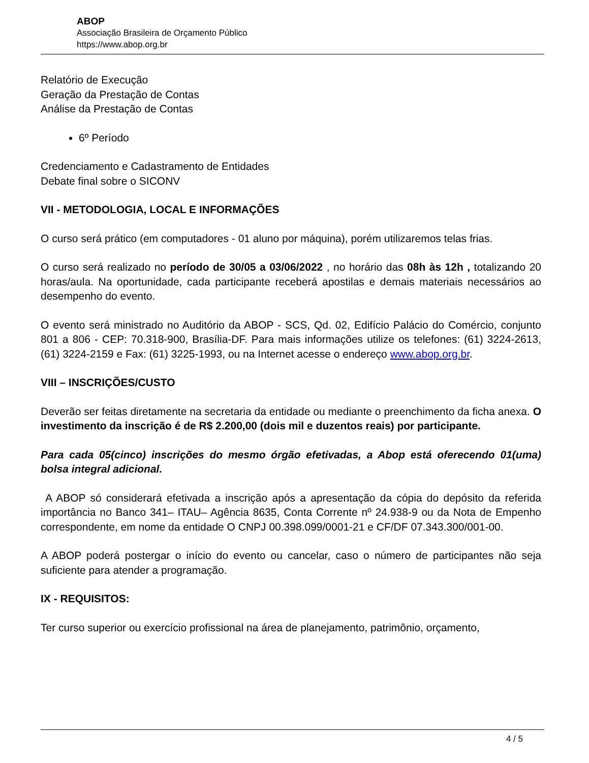ABOP
Associação Brasileira de Orçamento Público
https://www.abop.org.br
Relatório de Execução
Geração da Prestação de Contas
Análise da Prestação de Contas
6º Período
Credenciamento e Cadastramento de Entidades
Debate final sobre o SICONV
VII - METODOLOGIA, LOCAL E INFORMAÇÕES
O curso será prático (em computadores - 01 aluno por máquina), porém utilizaremos telas frias.
O curso será realizado no período de 30/05 a 03/06/2022 , no horário das 08h às 12h , totalizando 20 horas/aula. Na oportunidade, cada participante receberá apostilas e demais materiais necessários ao desempenho do evento.
O evento será ministrado no Auditório da ABOP - SCS, Qd. 02, Edifício Palácio do Comércio, conjunto 801 a 806 - CEP: 70.318-900, Brasília-DF. Para mais informações utilize os telefones: (61) 3224-2613, (61) 3224-2159 e Fax: (61) 3225-1993, ou na Internet acesse o endereço www.abop.org.br.
VIII – INSCRIÇÕES/CUSTO
Deverão ser feitas diretamente na secretaria da entidade ou mediante o preenchimento da ficha anexa. O investimento da inscrição é de R$ 2.200,00 (dois mil e duzentos reais) por participante.
Para cada 05(cinco) inscrições do mesmo órgão efetivadas, a Abop está oferecendo 01(uma) bolsa integral adicional.
A ABOP só considerará efetivada a inscrição após a apresentação da cópia do depósito da referida importância no Banco 341– ITAU– Agência 8635, Conta Corrente nº 24.938-9 ou da Nota de Empenho correspondente, em nome da entidade O CNPJ 00.398.099/0001-21 e CF/DF 07.343.300/001-00.
A ABOP poderá postergar o início do evento ou cancelar, caso o número de participantes não seja suficiente para atender a programação.
IX - REQUISITOS:
Ter curso superior ou exercício profissional na área de planejamento, patrimônio, orçamento,
4 / 5